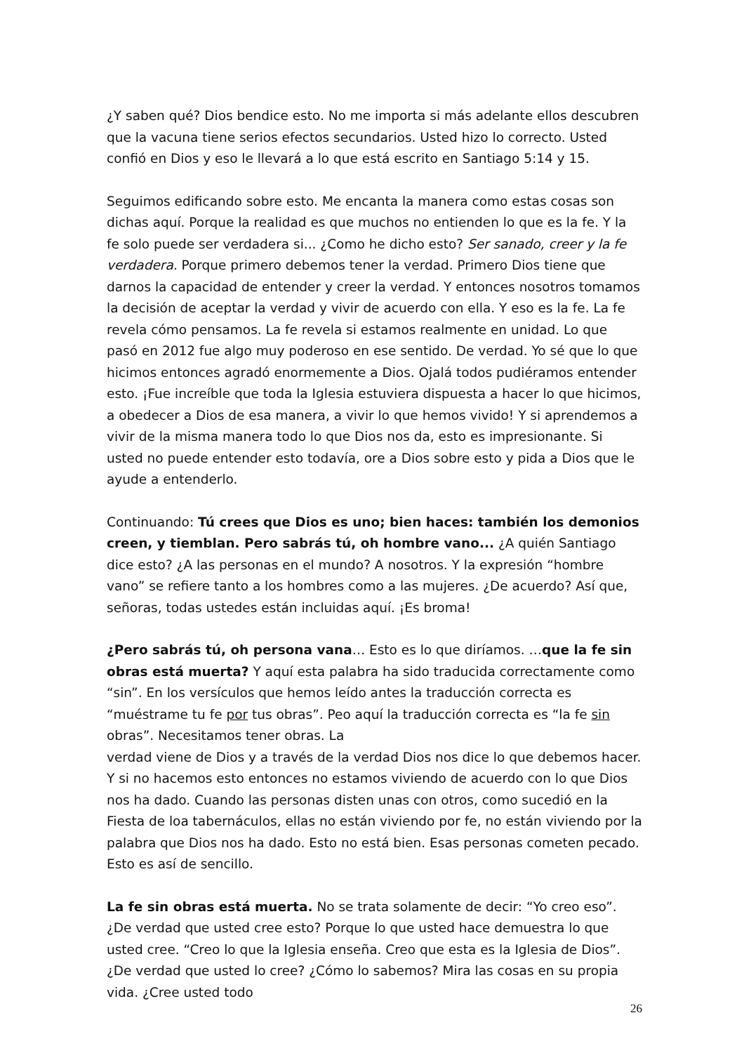¿Y saben qué? Dios bendice esto. No me importa si más adelante ellos descubren que la vacuna tiene serios efectos secundarios. Usted hizo lo correcto. Usted confió en Dios y eso le llevará a lo que está escrito en Santiago 5:14 y 15.
Seguimos edificando sobre esto. Me encanta la manera como estas cosas son dichas aquí. Porque la realidad es que muchos no entienden lo que es la fe. Y la fe solo puede ser verdadera si... ¿Como he dicho esto? Ser sanado, creer y la fe verdadera. Porque primero debemos tener la verdad. Primero Dios tiene que darnos la capacidad de entender y creer la verdad. Y entonces nosotros tomamos la decisión de aceptar la verdad y vivir de acuerdo con ella. Y eso es la fe. La fe revela cómo pensamos. La fe revela si estamos realmente en unidad. Lo que pasó en 2012 fue algo muy poderoso en ese sentido. De verdad. Yo sé que lo que hicimos entonces agradó enormemente a Dios. Ojalá todos pudiéramos entender esto. ¡Fue increíble que toda la Iglesia estuviera dispuesta a hacer lo que hicimos, a obedecer a Dios de esa manera, a vivir lo que hemos vivido! Y si aprendemos a vivir de la misma manera todo lo que Dios nos da, esto es impresionante. Si usted no puede entender esto todavía, ore a Dios sobre esto y pida a Dios que le ayude a entenderlo.
Continuando: Tú crees que Dios es uno; bien haces: también los demonios creen, y tiemblan. Pero sabrás tú, oh hombre vano... ¿A quién Santiago dice esto? ¿A las personas en el mundo? A nosotros. Y la expresión “hombre vano” se refiere tanto a los hombres como a las mujeres. ¿De acuerdo? Así que, señoras, todas ustedes están incluidas aquí. ¡Es broma!
¿Pero sabrás tú, oh persona vana… Esto es lo que diríamos. …que la fe sin obras está muerta? Y aquí esta palabra ha sido traducida correctamente como “sin”. En los versículos que hemos leído antes la traducción correcta es “muéstrame tu fe por tus obras”. Peo aquí la traducción correcta es “la fe sin obras”. Necesitamos tener obras. La
verdad viene de Dios y a través de la verdad Dios nos dice lo que debemos hacer. Y si no hacemos esto entonces no estamos viviendo de acuerdo con lo que Dios nos ha dado. Cuando las personas disten unas con otros, como sucedió en la Fiesta de loa tabernáculos, ellas no están viviendo por fe, no están viviendo por la palabra que Dios nos ha dado. Esto no está bien. Esas personas cometen pecado. Esto es así de sencillo.
La fe sin obras está muerta. No se trata solamente de decir: “Yo creo eso”. ¿De verdad que usted cree esto? Porque lo que usted hace demuestra lo que usted cree. “Creo lo que la Iglesia enseña. Creo que esta es la Iglesia de Dios”. ¿De verdad que usted lo cree? ¿Cómo lo sabemos? Mira las cosas en su propia vida. ¿Cree usted todo
26